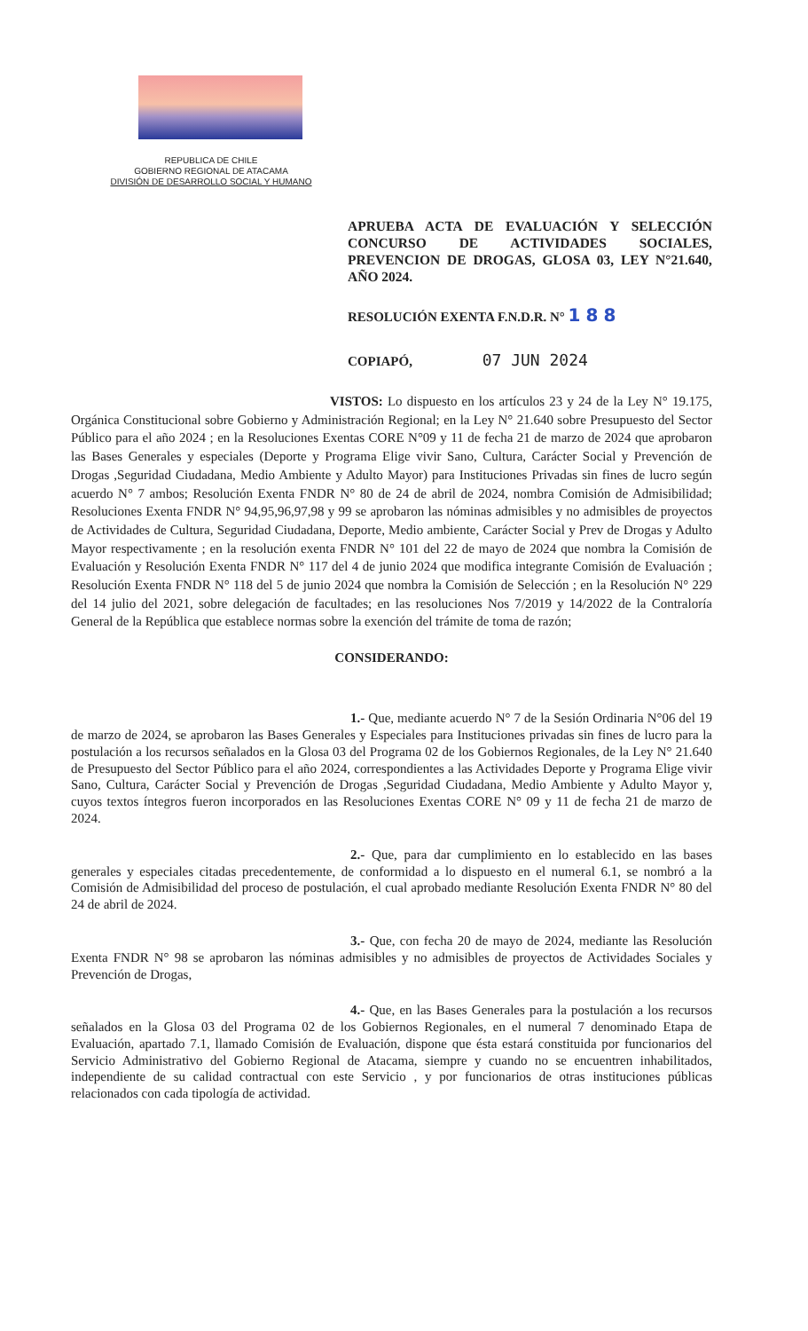REPUBLICA DE CHILE
GOBIERNO REGIONAL DE ATACAMA
DIVISIÓN DE DESARROLLO SOCIAL Y HUMANO
APRUEBA ACTA DE EVALUACIÓN Y SELECCIÓN CONCURSO DE ACTIVIDADES SOCIALES, PREVENCION DE DROGAS, GLOSA 03, LEY N°21.640, AÑO 2024.
RESOLUCIÓN EXENTA F.N.D.R. N° 188
COPIAPÓ, 07 JUN 2024
VISTOS: Lo dispuesto en los artículos 23 y 24 de la Ley N° 19.175, Orgánica Constitucional sobre Gobierno y Administración Regional; en la Ley N° 21.640 sobre Presupuesto del Sector Público para el año 2024 ; en la Resoluciones Exentas CORE N°09 y 11 de fecha 21 de marzo de 2024 que aprobaron las Bases Generales y especiales (Deporte y Programa Elige vivir Sano, Cultura, Carácter Social y Prevención de Drogas ,Seguridad Ciudadana, Medio Ambiente y Adulto Mayor) para Instituciones Privadas sin fines de lucro según acuerdo N° 7 ambos; Resolución Exenta FNDR N° 80 de 24 de abril de 2024, nombra Comisión de Admisibilidad; Resoluciones Exenta FNDR N° 94,95,96,97,98 y 99 se aprobaron las nóminas admisibles y no admisibles de proyectos de Actividades de Cultura, Seguridad Ciudadana, Deporte, Medio ambiente, Carácter Social y Prev de Drogas y Adulto Mayor respectivamente ; en la resolución exenta FNDR N° 101 del 22 de mayo de 2024 que nombra la Comisión de Evaluación y Resolución Exenta FNDR N° 117 del 4 de junio 2024 que modifica integrante Comisión de Evaluación ; Resolución Exenta FNDR N° 118 del 5 de junio 2024 que nombra la Comisión de Selección ; en la Resolución N° 229 del 14 julio del 2021, sobre delegación de facultades; en las resoluciones Nos 7/2019 y 14/2022 de la Contraloría General de la República que establece normas sobre la exención del trámite de toma de razón;
CONSIDERANDO:
1.- Que, mediante acuerdo N° 7 de la Sesión Ordinaria N°06 del 19 de marzo de 2024, se aprobaron las Bases Generales y Especiales para Instituciones privadas sin fines de lucro para la postulación a los recursos señalados en la Glosa 03 del Programa 02 de los Gobiernos Regionales, de la Ley N° 21.640 de Presupuesto del Sector Público para el año 2024, correspondientes a las Actividades Deporte y Programa Elige vivir Sano, Cultura, Carácter Social y Prevención de Drogas ,Seguridad Ciudadana, Medio Ambiente y Adulto Mayor y, cuyos textos íntegros fueron incorporados en las Resoluciones Exentas CORE N° 09 y 11 de fecha 21 de marzo de 2024.
2.- Que, para dar cumplimiento en lo establecido en las bases generales y especiales citadas precedentemente, de conformidad a lo dispuesto en el numeral 6.1, se nombró a la Comisión de Admisibilidad del proceso de postulación, el cual aprobado mediante Resolución Exenta FNDR N° 80 del 24 de abril de 2024.
3.- Que, con fecha 20 de mayo de 2024, mediante las Resolución Exenta FNDR N° 98 se aprobaron las nóminas admisibles y no admisibles de proyectos de Actividades Sociales y Prevención de Drogas,
4.- Que, en las Bases Generales para la postulación a los recursos señalados en la Glosa 03 del Programa 02 de los Gobiernos Regionales, en el numeral 7 denominado Etapa de Evaluación, apartado 7.1, llamado Comisión de Evaluación, dispone que ésta estará constituida por funcionarios del Servicio Administrativo del Gobierno Regional de Atacama, siempre y cuando no se encuentren inhabilitados, independiente de su calidad contractual con este Servicio , y por funcionarios de otras instituciones públicas relacionados con cada tipología de actividad.